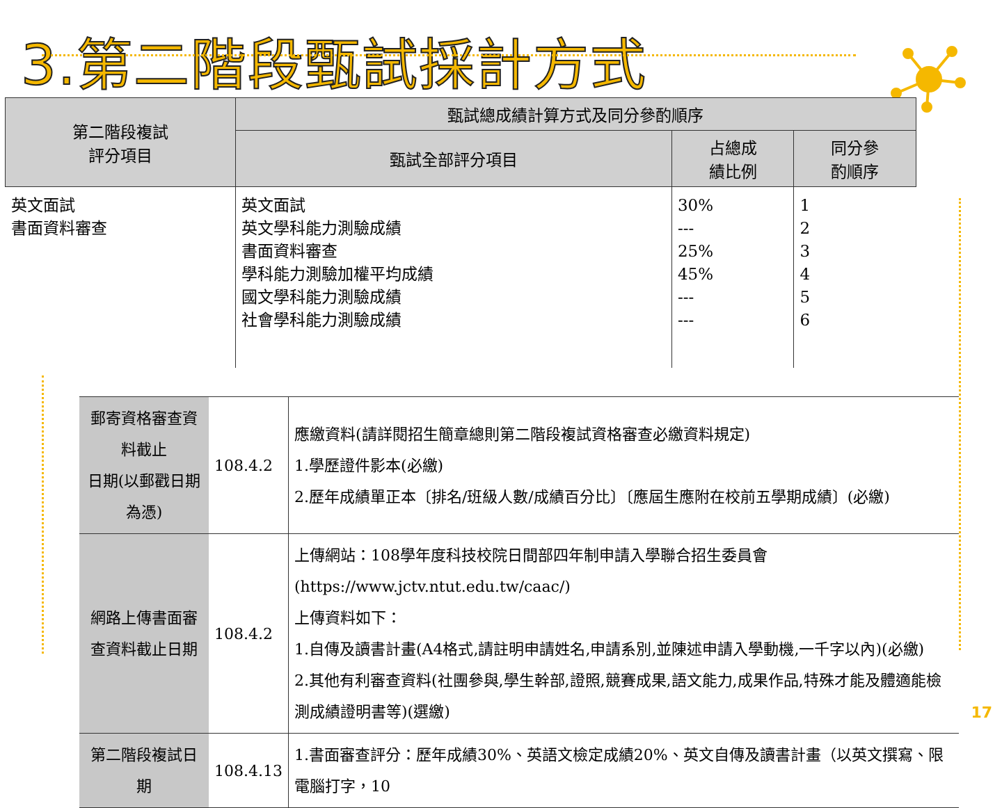3.第二階段甄試採計方式
| 第二階段複試 評分項目 | 甄試總成績計算方式及同分參酌順序 | | |
| --- | --- | --- | --- |
| | 甄試全部評分項目 | 占總成 績比例 | 同分參 酌順序 |
| 英文面試 書面資料審查 | 英文面試 英文學科能力測驗成績 書面資料審查 學科能力測驗加權平均成績 國文學科能力測驗成績 社會學科能力測驗成績 | 30% --- 25% 45% --- --- | 1 2 3 4 5 6 |
| 郵寄資格審查資料截止 日期(以郵戳日期為憑) | 108.4.2 | 應繳資料(請詳閱招生簡章總則第二階段複試資格審查必繳資料規定) 1.學歷證件影本(必繳) 2.歷年成績單正本〔排名/班級人數/成績百分比〕〔應屆生應附在校前五學期成績〕(必繳) |
| 網路上傳書面審 查資料截止日期 | 108.4.2 | 上傳網站：108學年度科技校院日間部四年制申請入學聯合招生委員會(https://www.jctv.ntut.edu.tw/caac/) 上傳資料如下： 1.自傳及讀書計畫(A4格式,請註明申請姓名,申請系別,並陳述申請入學動機,一千字以內)(必繳) 2.其他有利審查資料(社團參與,學生幹部,證照,競賽成果,語文能力,成果作品,特殊才能及體適能檢測成績證明書等)(選繳) |
| 第二階段複試日期 | 108.4.13 | 1.書面審查評分：歷年成績30%、英語文檢定成績20%、英文自傳及讀書計畫（以英文撰寫、限電腦打字，10 |
17